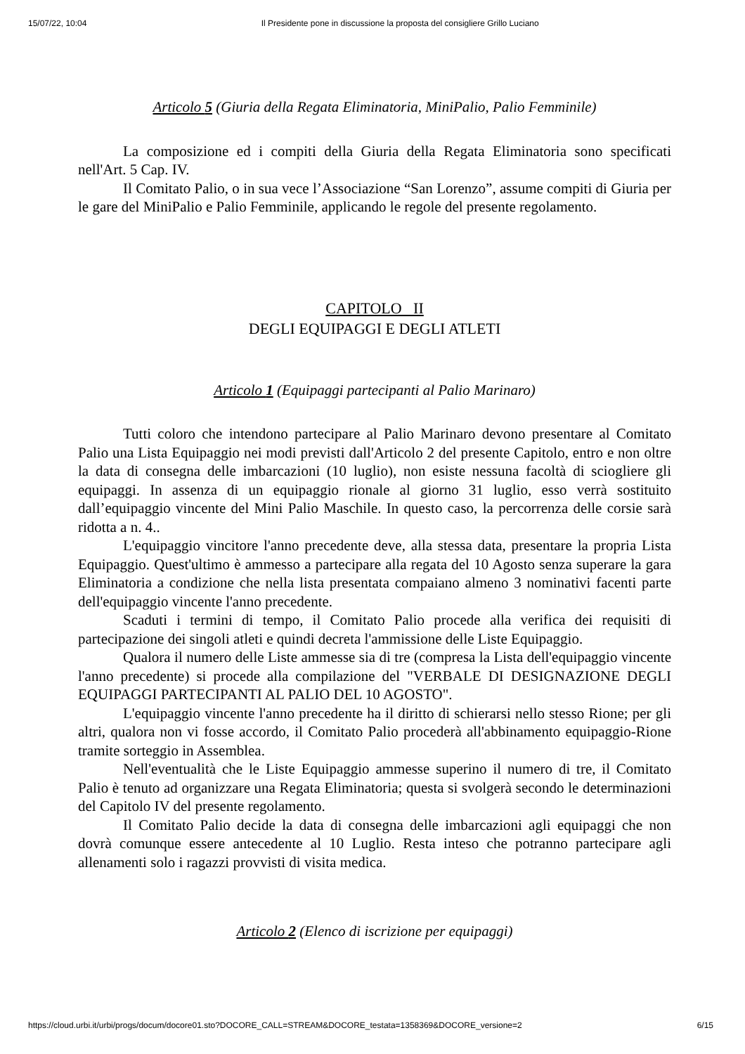15/07/22, 10:04 Il Presidente pone in discussione la proposta del consigliere Grillo Luciano
Articolo 5 (Giuria della Regata Eliminatoria, MiniPalio, Palio Femminile)
La composizione ed i compiti della Giuria della Regata Eliminatoria sono specificati nell'Art. 5 Cap. IV.
Il Comitato Palio, o in sua vece l’Associazione “San Lorenzo”, assume compiti di Giuria per le gare del MiniPalio e Palio Femminile, applicando le regole del presente regolamento.
CAPITOLO II
DEGLI EQUIPAGGI E DEGLI ATLETI
Articolo 1 (Equipaggi partecipanti al Palio Marinaro)
Tutti coloro che intendono partecipare al Palio Marinaro devono presentare al Comitato Palio una Lista Equipaggio nei modi previsti dall'Articolo 2 del presente Capitolo, entro e non oltre la data di consegna delle imbarcazioni (10 luglio), non esiste nessuna facoltà di sciogliere gli equipaggi. In assenza di un equipaggio rionale al giorno 31 luglio, esso verrà sostituito dall’equipaggio vincente del Mini Palio Maschile. In questo caso, la percorrenza delle corsie sarà ridotta a n. 4..
L'equipaggio vincitore l'anno precedente deve, alla stessa data, presentare la propria Lista Equipaggio. Quest'ultimo è ammesso a partecipare alla regata del 10 Agosto senza superare la gara Eliminatoria a condizione che nella lista presentata compaiano almeno 3 nominativi facenti parte dell'equipaggio vincente l'anno precedente.
Scaduti i termini di tempo, il Comitato Palio procede alla verifica dei requisiti di partecipazione dei singoli atleti e quindi decreta l'ammissione delle Liste Equipaggio.
Qualora il numero delle Liste ammesse sia di tre (compresa la Lista dell'equipaggio vincente l'anno precedente) si procede alla compilazione del "VERBALE DI DESIGNAZIONE DEGLI EQUIPAGGI PARTECIPANTI AL PALIO DEL 10 AGOSTO".
L'equipaggio vincente l'anno precedente ha il diritto di schierarsi nello stesso Rione; per gli altri, qualora non vi fosse accordo, il Comitato Palio procederà all'abbinamento equipaggio-Rione tramite sorteggio in Assemblea.
Nell'eventualità che le Liste Equipaggio ammesse superino il numero di tre, il Comitato Palio è tenuto ad organizzare una Regata Eliminatoria; questa si svolgerà secondo le determinazioni del Capitolo IV del presente regolamento.
Il Comitato Palio decide la data di consegna delle imbarcazioni agli equipaggi che non dovrà comunque essere antecedente al 10 Luglio. Resta inteso che potranno partecipare agli allenamenti solo i ragazzi provvisti di visita medica.
Articolo 2 (Elenco di iscrizione per equipaggi)
https://cloud.urbi.it/urbi/progs/docum/docore01.sto?DOCORE_CALL=STREAM&DOCORE_testata=1358369&DOCORE_versione=2 6/15